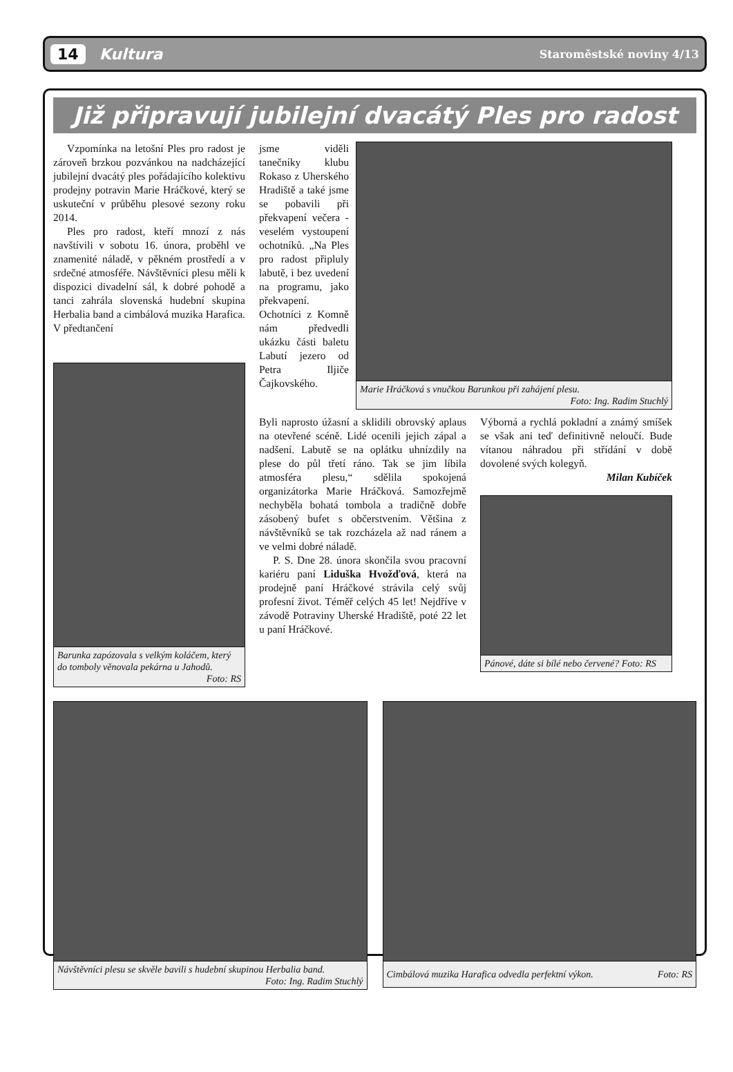14 Kultura Staroměstské noviny 4/13
Již připravují jubilejní dvacátý Ples pro radost
Vzpomínka na letošní Ples pro radost je zároveň brzkou pozvánkou na nadcházející jubilejní dvacátý ples pořádajícího kolektivu prodejny potravin Marie Hráčkové, který se uskuteční v průběhu plesové sezony roku 2014.
Ples pro radost, kteří mnozí z nás navštívili v sobotu 16. února, proběhl ve znamenité náladě, v pěkném prostředí a v srdečné atmosféře. Návštěvníci plesu měli k dispozici divadelní sál, k dobré pohodě a tanci zahrála slovenská hudební skupina Herbalia band a cimbálová muzika Harafica. V předtančení
Barunka zapózovala s velkým koláčem, který do tomboly věnovala pekárna u Jahodů.
Foto: RS
jsme viděli tanečníky klubu Rokaso z Uherského Hradiště a také jsme se pobavili při překvapení večera - veselém vystoupení ochotníků. „Na Ples pro radost připluly labutě, i bez uvedení na programu, jako překvapení. Ochotníci z Komně nám předvedli ukázku části baletu Labutí jezero od Petra Iljiče Čajkovského.
Marie Hráčková s vnučkou Barunkou při zahájení plesu.
Foto: Ing. Radim Stuchlý
Byli naprosto úžasní a sklidili obrovský aplaus na otevřené scéně. Lidé ocenili jejich zápal a nadšení. Labutě se na oplátku uhnízdily na plese do půl třetí ráno. Tak se jim líbila atmosféra plesu,“ sdělila spokojená organizátorka Marie Hráčková. Samozřejmě nechyběla bohatá tombola a tradičně dobře zásobený bufet s občerstvením. Většina z návštěvníků se tak rozcházela až nad ránem a ve velmi dobré náladě.
P. S. Dne 28. února skončila svou pracovní kariéru paní Liduška Hvožďová, která na prodejně paní Hráčkové strávila celý svůj profesní život. Téměř celých 45 let! Nejdříve v závodě Potraviny Uherské Hradiště, poté 22 let u paní Hráčkové.
Výborná a rychlá pokladní a známý smíšek se však ani teď definitivně neloučí. Bude vítanou náhradou při střídání v době dovolené svých kolegyň.
Milan Kubíček
Pánové, dáte si bílé nebo červené? Foto: RS
Návštěvníci plesu se skvěle bavili s hudební skupinou Herbalia band.
Foto: Ing. Radim Stuchlý
Cimbálová muzika Harafica odvedla perfektní výkon. Foto: RS